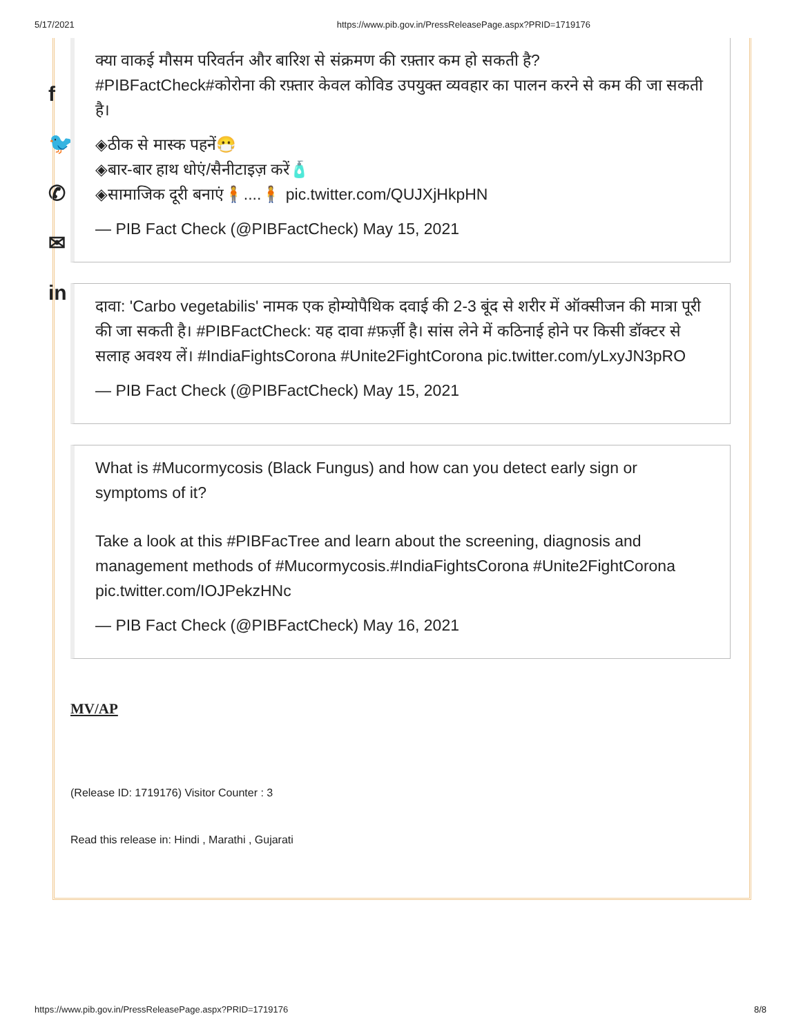5/17/2021 https://www.pib.gov.in/PressReleasePage.aspx?PRID=1719176
f
🐦
✆
✉
in
क्या वाकई मौसम परिवर्तन और बारिश से संक्रमण की रफ़्तार कम हो सकती है?
#PIBFactCheck#कोरोना की रफ़्तार केवल कोविड उपयुक्त व्यवहार का पालन करने से कम की जा सकती है।
◈ठीक से मास्क पहनें😷
◈बार-बार हाथ धोएं/सैनीटाइज़ करें🧴
◈सामाजिक दूरी बनाएं🧍....🧍 pic.twitter.com/QUJXjHkpHN
— PIB Fact Check (@PIBFactCheck) May 15, 2021
दावा: 'Carbo vegetabilis' नामक एक होम्योपैथिक दवाई की 2-3 बूंद से शरीर में ऑक्सीजन की मात्रा पूरी की जा सकती है। #PIBFactCheck: यह दावा #फ़र्ज़ी है। सांस लेने में कठिनाई होने पर किसी डॉक्टर से सलाह अवश्य लें। #IndiaFightsCorona #Unite2FightCorona pic.twitter.com/yLxyJN3pRO
— PIB Fact Check (@PIBFactCheck) May 15, 2021
What is #Mucormycosis (Black Fungus) and how can you detect early sign or symptoms of it?
Take a look at this #PIBFacTree and learn about the screening, diagnosis and management methods of #Mucormycosis.#IndiaFightsCorona #Unite2FightCorona pic.twitter.com/IOJPekzHNc
— PIB Fact Check (@PIBFactCheck) May 16, 2021
MV/AP
(Release ID: 1719176) Visitor Counter : 3
Read this release in: Hindi , Marathi , Gujarati
https://www.pib.gov.in/PressReleasePage.aspx?PRID=1719176 8/8